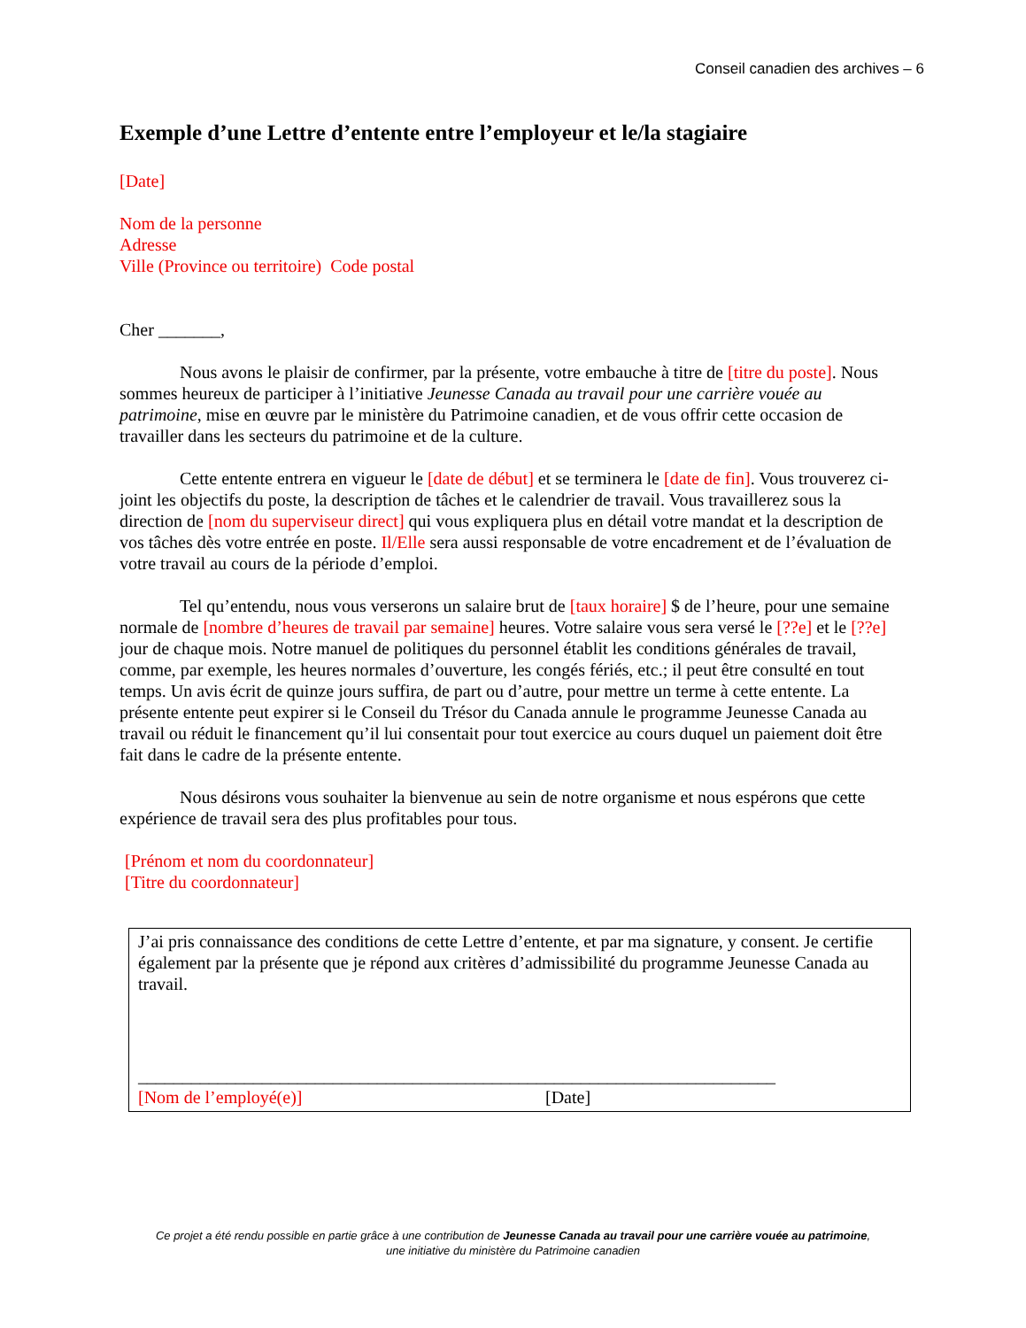Conseil canadien des archives – 6
Exemple d’une Lettre d’entente entre l’employeur et le/la stagiaire
[Date]
Nom de la personne
Adresse
Ville (Province ou territoire) Code postal
Cher _______,
Nous avons le plaisir de confirmer, par la présente, votre embauche à titre de [titre du poste]. Nous sommes heureux de participer à l’initiative Jeunesse Canada au travail pour une carrière vouée au patrimoine, mise en œuvre par le ministère du Patrimoine canadien, et de vous offrir cette occasion de travailler dans les secteurs du patrimoine et de la culture.
Cette entente entrera en vigueur le [date de début] et se terminera le [date de fin]. Vous trouverez ci-joint les objectifs du poste, la description de tâches et le calendrier de travail. Vous travaillerez sous la direction de [nom du superviseur direct] qui vous expliquera plus en détail votre mandat et la description de vos tâches dès votre entrée en poste. Il/Elle sera aussi responsable de votre encadrement et de l’évaluation de votre travail au cours de la période d’emploi.
Tel qu’entendu, nous vous verserons un salaire brut de [taux horaire] $ de l’heure, pour une semaine normale de [nombre d’heures de travail par semaine] heures. Votre salaire vous sera versé le [??e] et le [??e] jour de chaque mois. Notre manuel de politiques du personnel établit les conditions générales de travail, comme, par exemple, les heures normales d’ouverture, les congés fériés, etc.; il peut être consulté en tout temps. Un avis écrit de quinze jours suffira, de part ou d’autre, pour mettre un terme à cette entente. La présente entente peut expirer si le Conseil du Trésor du Canada annule le programme Jeunesse Canada au travail ou réduit le financement qu’il lui consentait pour tout exercice au cours duquel un paiement doit être fait dans le cadre de la présente entente.
Nous désirons vous souhaiter la bienvenue au sein de notre organisme et nous espérons que cette expérience de travail sera des plus profitables pour tous.
[Prénom et nom du coordonnateur]
[Titre du coordonnateur]
J’ai pris connaissance des conditions de cette Lettre d’entente, et par ma signature, y consent. Je certifie également par la présente que je répond aux critères d’admissibilité du programme Jeunesse Canada au travail.
______________________________________________
[Nom de l’employé(e)]
__________________________
[Date]
Ce projet a été rendu possible en partie grâce à une contribution de Jeunesse Canada au travail pour une carrière vouée au patrimoine,
une initiative du ministère du Patrimoine canadien